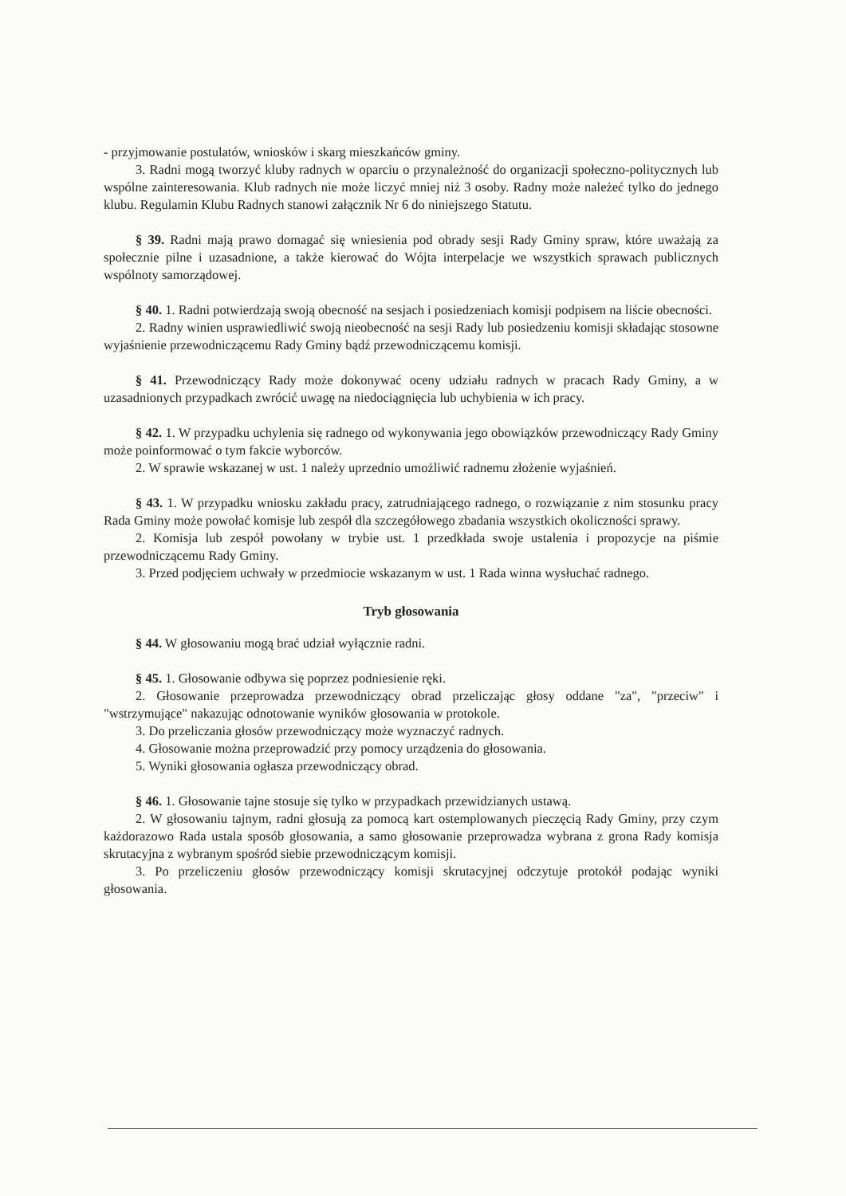- przyjmowanie postulatów, wniosków i skarg mieszkańców gminy.
3. Radni mogą tworzyć kluby radnych w oparciu o przynależność do organizacji społeczno-politycznych lub wspólne zainteresowania. Klub radnych nie może liczyć mniej niż 3 osoby. Radny może należeć tylko do jednego klubu. Regulamin Klubu Radnych stanowi załącznik Nr 6 do niniejszego Statutu.
§ 39. Radni mają prawo domagać się wniesienia pod obrady sesji Rady Gminy spraw, które uważają za społecznie pilne i uzasadnione, a także kierować do Wójta interpelacje we wszystkich sprawach publicznych wspólnoty samorządowej.
§ 40. 1. Radni potwierdzają swoją obecność na sesjach i posiedzeniach komisji podpisem na liście obecności.
2. Radny winien usprawiedliwić swoją nieobecność na sesji Rady lub posiedzeniu komisji składając stosowne wyjaśnienie przewodniczącemu Rady Gminy bądź przewodniczącemu komisji.
§ 41. Przewodniczący Rady może dokonywać oceny udziału radnych w pracach Rady Gminy, a w uzasadnionych przypadkach zwrócić uwagę na niedociągnięcia lub uchybienia w ich pracy.
§ 42. 1. W przypadku uchylenia się radnego od wykonywania jego obowiązków przewodniczący Rady Gminy może poinformować o tym fakcie wyborców.
2. W sprawie wskazanej w ust. 1 należy uprzednio umożliwić radnemu złożenie wyjaśnień.
§ 43. 1. W przypadku wniosku zakładu pracy, zatrudniającego radnego, o rozwiązanie z nim stosunku pracy Rada Gminy może powołać komisje lub zespół dla szczegółowego zbadania wszystkich okoliczności sprawy.
2. Komisja lub zespół powołany w trybie ust. 1 przedkłada swoje ustalenia i propozycje na piśmie przewodniczącemu Rady Gminy.
3. Przed podjęciem uchwały w przedmiocie wskazanym w ust. 1 Rada winna wysłuchać radnego.
Tryb głosowania
§ 44. W głosowaniu mogą brać udział wyłącznie radni.
§ 45. 1. Głosowanie odbywa się poprzez podniesienie ręki.
2. Głosowanie przeprowadza przewodniczący obrad przeliczając głosy oddane "za", "przeciw" i "wstrzymujące" nakazując odnotowanie wyników głosowania w protokole.
3. Do przeliczania głosów przewodniczący może wyznaczyć radnych.
4. Głosowanie można przeprowadzić przy pomocy urządzenia do głosowania.
5. Wyniki głosowania ogłasza przewodniczący obrad.
§ 46. 1. Głosowanie tajne stosuje się tylko w przypadkach przewidzianych ustawą.
2. W głosowaniu tajnym, radni głosują za pomocą kart ostemplowanych pieczęcią Rady Gminy, przy czym każdorazowo Rada ustala sposób głosowania, a samo głosowanie przeprowadza wybrana z grona Rady komisja skrutacyjna z wybranym spośród siebie przewodniczącym komisji.
3. Po przeliczeniu głosów przewodniczący komisji skrutacyjnej odczytuje protokół podając wyniki głosowania.